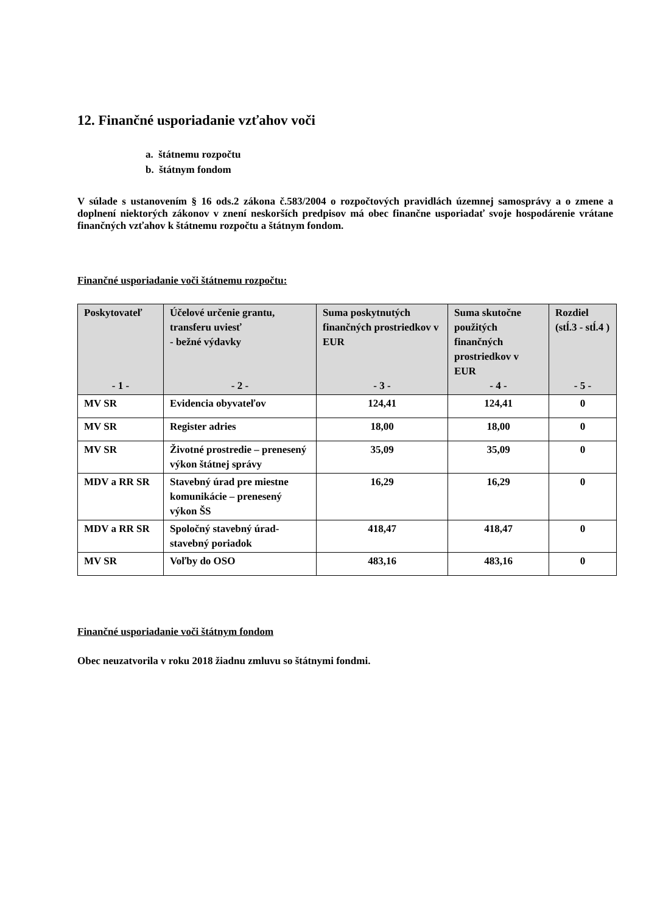12. Finančné usporiadanie vzťahov voči
a. štátnemu rozpočtu
b. štátnym fondom
V súlade s ustanovením § 16 ods.2 zákona č.583/2004 o rozpočtových pravidlách územnej samosprávy a o zmene a doplnení niektorých zákonov v znení neskorších predpisov má obec finančne usporiadať svoje hospodárenie vrátane finančných vzťahov k štátnemu rozpočtu a štátnym fondom.
Finančné usporiadanie voči štátnemu rozpočtu:
| Poskytovateľ - 1 - | Účelové určenie grantu, transferu uviesť - bežné výdavky - 2 - | Suma poskytnutých finančných prostriedkov v EUR - 3 - | Suma skutočne použitých finančných prostriedkov v EUR - 4 - | Rozdiel (stĺ.3 - stĺ.4 ) - 5 - |
| --- | --- | --- | --- | --- |
| MV SR | Evidencia obyvateľov | 124,41 | 124,41 | 0 |
| MV SR | Register adries | 18,00 | 18,00 | 0 |
| MV SR | Životné prostredie – prenesený výkon štátnej správy | 35,09 | 35,09 | 0 |
| MDV a RR SR | Stavebný úrad pre miestne komunikácie – prenesený výkon ŠS | 16,29 | 16,29 | 0 |
| MDV a RR SR | Spoločný stavebný úrad-stavebný poriadok | 418,47 | 418,47 | 0 |
| MV SR | Voľby do OSO | 483,16 | 483,16 | 0 |
Finančné usporiadanie voči štátnym fondom
Obec neuzatvorila v roku 2018 žiadnu zmluvu so štátnymi fondmi.